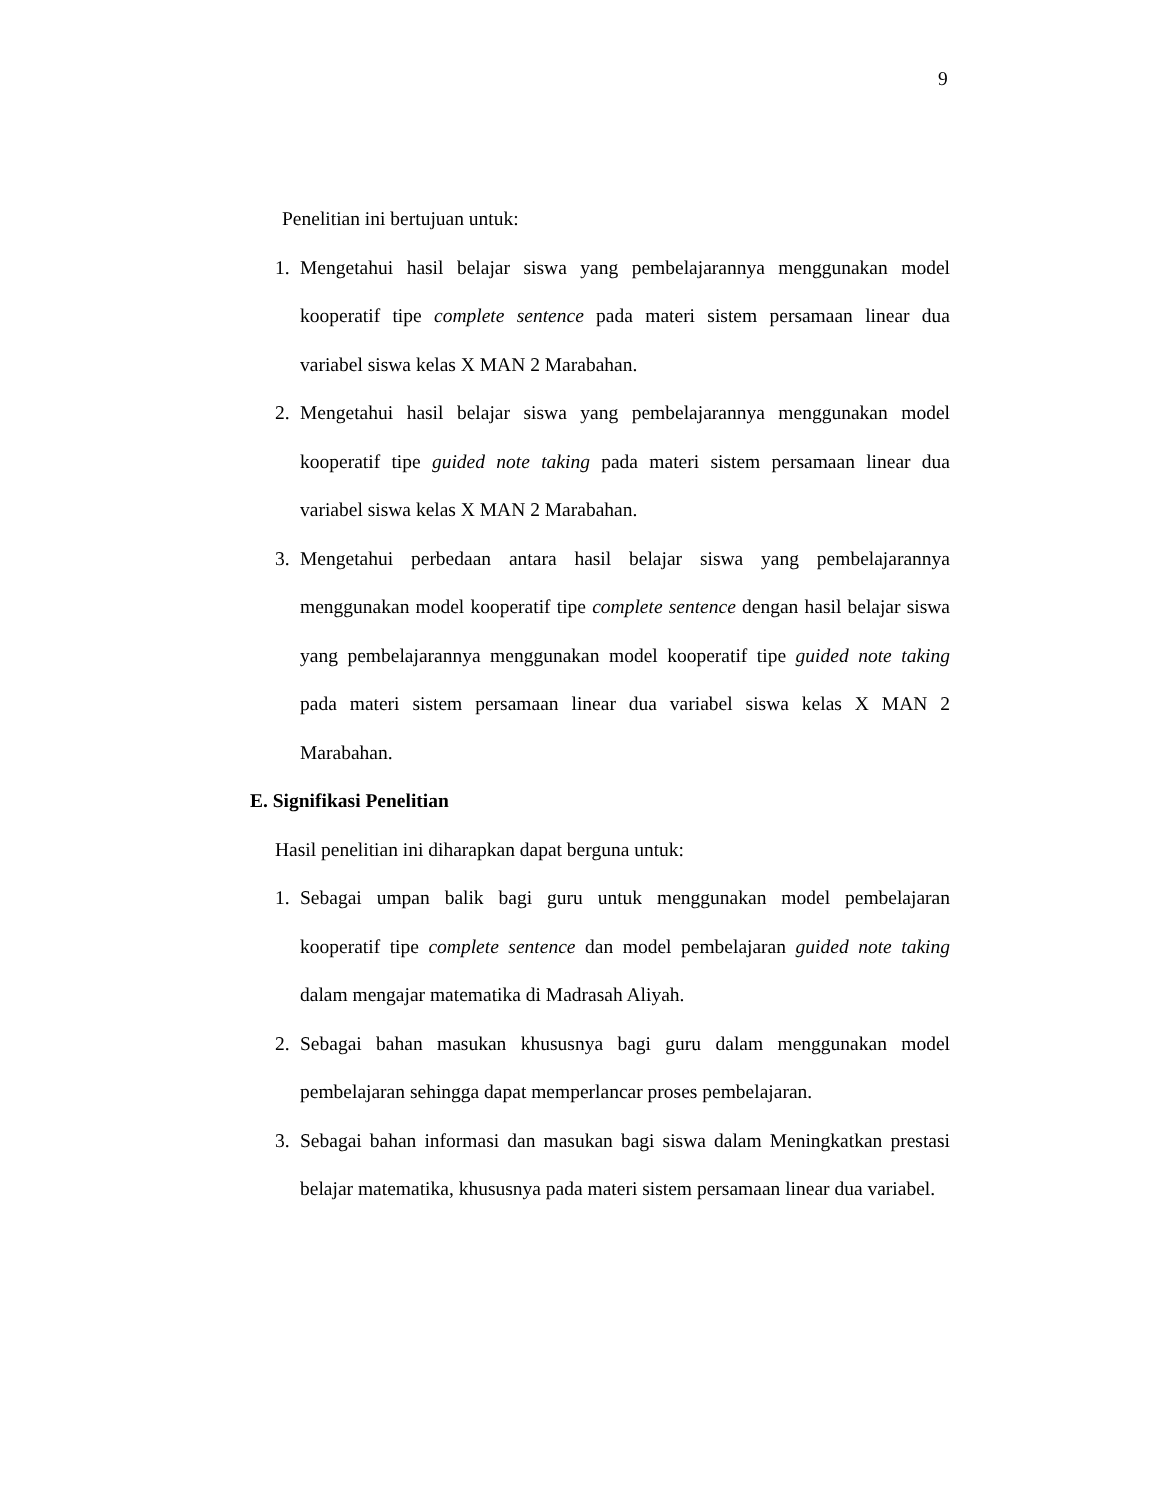9
Penelitian ini bertujuan untuk:
1. Mengetahui hasil belajar siswa yang pembelajarannya menggunakan model kooperatif tipe complete sentence pada materi sistem persamaan linear dua variabel siswa kelas X MAN 2 Marabahan.
2. Mengetahui hasil belajar siswa yang pembelajarannya menggunakan model kooperatif tipe guided note taking pada materi sistem persamaan linear dua variabel siswa kelas X MAN 2 Marabahan.
3. Mengetahui perbedaan antara hasil belajar siswa yang pembelajarannya menggunakan model kooperatif tipe complete sentence dengan hasil belajar siswa yang pembelajarannya menggunakan model kooperatif tipe guided note taking pada materi sistem persamaan linear dua variabel siswa kelas X MAN 2 Marabahan.
E. Signifikasi Penelitian
Hasil penelitian ini diharapkan dapat berguna untuk:
1. Sebagai umpan balik bagi guru untuk menggunakan model pembelajaran kooperatif tipe complete sentence dan model pembelajaran guided note taking dalam mengajar matematika di Madrasah Aliyah.
2. Sebagai bahan masukan khususnya bagi guru dalam menggunakan model pembelajaran sehingga dapat memperlancar proses pembelajaran.
3. Sebagai bahan informasi dan masukan bagi siswa dalam Meningkatkan prestasi belajar matematika, khususnya pada materi sistem persamaan linear dua variabel.